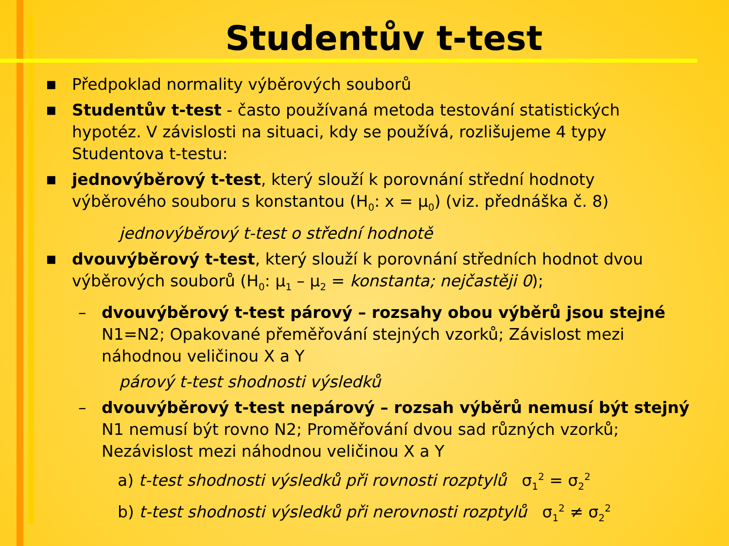Studentův t-test
■ Předpoklad normality výběrových souborů
■ Studentův t-test - často používaná metoda testování statistických hypotéz. V závislosti na situaci, kdy se používá, rozlišujeme 4 typy Studentova t-testu:
■ jednovýběrový t-test, který slouží k porovnání střední hodnoty výběrového souboru s konstantou (H<sub>0</sub>: x = μ<sub>0</sub>) (viz. přednáška č. 8)
jednovýběrový t-test o střední hodnotě
■ dvouvýběrový t-test, který slouží k porovnání středních hodnot dvou výběrových souborů (H<sub>0</sub>: μ<sub>1</sub> – μ<sub>2</sub> = konstanta; nejčastěji 0);
– dvouvýběrový t-test párový – rozsahy obou výběrů jsou stejné N1=N2; Opakované přeměřování stejných vzorků; Závislost mezi náhodnou veličinou X a Y
párový t-test shodnosti výsledků
– dvouvýběrový t-test nepárový – rozsah výběrů nemusí být stejný N1 nemusí být rovno N2; Proměřování dvou sad různých vzorků; Nezávislost mezi náhodnou veličinou X a Y
a) t-test shodnosti výsledků při rovnosti rozptylů σ<sub>1</sub><sup>2</sup> = σ<sub>2</sub><sup>2</sup>
b) t-test shodnosti výsledků při nerovnosti rozptylů σ<sub>1</sub><sup>2</sup> ≠ σ<sub>2</sub><sup>2</sup>